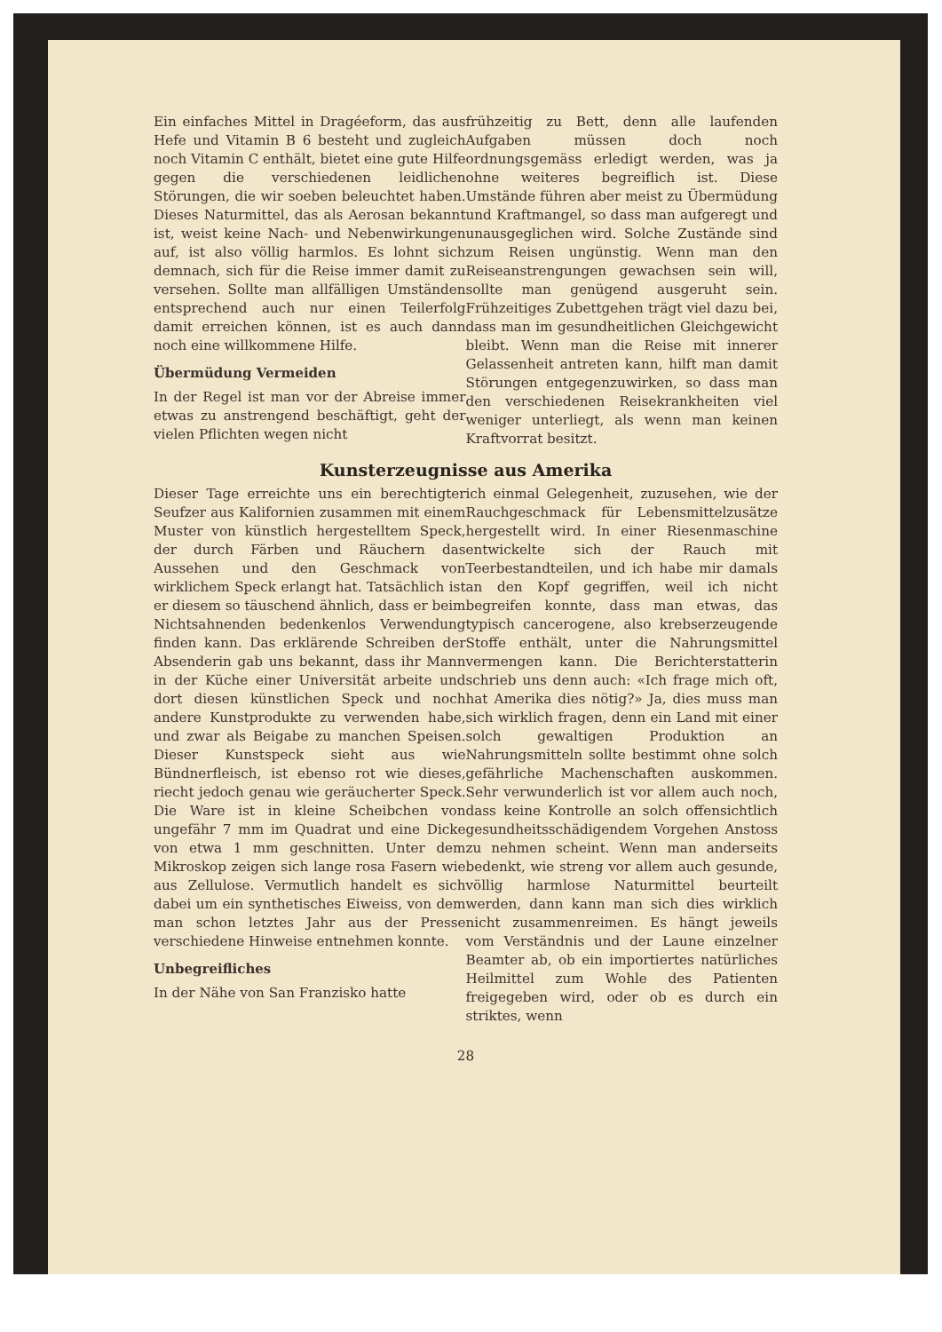Ein einfaches Mittel in Dragéeform, das aus Hefe und Vitamin B 6 besteht und zugleich noch Vitamin C enthält, bietet eine gute Hilfe gegen die verschiedenen leidlichen Störungen, die wir soeben beleuchtet haben. Dieses Naturmittel, das als Aerosan bekannt ist, weist keine Nach- und Nebenwirkungen auf, ist also völlig harmlos. Es lohnt sich demnach, sich für die Reise immer damit zu versehen. Sollte man allfälligen Umständen entsprechend auch nur einen Teilerfolg damit erreichen können, ist es auch dann noch eine willkommene Hilfe.
Übermüdung Vermeiden
In der Regel ist man vor der Abreise immer etwas zu anstrengend beschäftigt, geht der vielen Pflichten wegen nicht
frühzeitig zu Bett, denn alle laufenden Aufgaben müssen doch noch ordnungsgemäss erledigt werden, was ja ohne weiteres begreiflich ist. Diese Umstände führen aber meist zu Übermüdung und Kraftmangel, so dass man aufgeregt und unausgeglichen wird. Solche Zustände sind zum Reisen ungünstig. Wenn man den Reiseanstrengungen gewachsen sein will, sollte man genügend ausgeruht sein. Frühzeitiges Zubettgehen trägt viel dazu bei, dass man im gesundheitlichen Gleichgewicht bleibt. Wenn man die Reise mit innerer Gelassenheit antreten kann, hilft man damit Störungen entgegenzuwirken, so dass man den verschiedenen Reisekrankheiten viel weniger unterliegt, als wenn man keinen Kraftvorrat besitzt.
Kunsterzeugnisse aus Amerika
Dieser Tage erreichte uns ein berechtigter Seufzer aus Kalifornien zusammen mit einem Muster von künstlich hergestelltem Speck, der durch Färben und Räuchern das Aussehen und den Geschmack von wirklichem Speck erlangt hat. Tatsächlich ist er diesem so täuschend ähnlich, dass er beim Nichtsahnenden bedenkenlos Verwendung finden kann. Das erklärende Schreiben der Absenderin gab uns bekannt, dass ihr Mann in der Küche einer Universität arbeite und dort diesen künstlichen Speck und noch andere Kunstprodukte zu verwenden habe, und zwar als Beigabe zu manchen Speisen. Dieser Kunstspeck sieht aus wie Bündnerfleisch, ist ebenso rot wie dieses, riecht jedoch genau wie geräucherter Speck. Die Ware ist in kleine Scheibchen von ungefähr 7 mm im Quadrat und eine Dicke von etwa 1 mm geschnitten. Unter dem Mikroskop zeigen sich lange rosa Fasern wie aus Zellulose. Vermutlich handelt es sich dabei um ein synthetisches Eiweiss, von dem man schon letztes Jahr aus der Presse verschiedene Hinweise entnehmen konnte.
Unbegreifliches
In der Nähe von San Franzisko hatte
ich einmal Gelegenheit, zuzusehen, wie der Rauchgeschmack für Lebensmittelzusätze hergestellt wird. In einer Riesenmaschine entwickelte sich der Rauch mit Teerbestandteilen, und ich habe mir damals an den Kopf gegriffen, weil ich nicht begreifen konnte, dass man etwas, das typisch cancerogene, also krebserzeugende Stoffe enthält, unter die Nahrungsmittel vermengen kann. Die Berichterstatterin schrieb uns denn auch: «Ich frage mich oft, hat Amerika dies nötig?» Ja, dies muss man sich wirklich fragen, denn ein Land mit einer solch gewaltigen Produktion an Nahrungsmitteln sollte bestimmt ohne solch gefährliche Machenschaften auskommen. Sehr verwunderlich ist vor allem auch noch, dass keine Kontrolle an solch offensichtlich gesundheitsschädigendem Vorgehen Anstoss zu nehmen scheint. Wenn man anderseits bedenkt, wie streng vor allem auch gesunde, völlig harmlose Naturmittel beurteilt werden, dann kann man sich dies wirklich nicht zusammenreimen. Es hängt jeweils vom Verständnis und der Laune einzelner Beamter ab, ob ein importiertes natürliches Heilmittel zum Wohle des Patienten freigegeben wird, oder ob es durch ein striktes, wenn
28